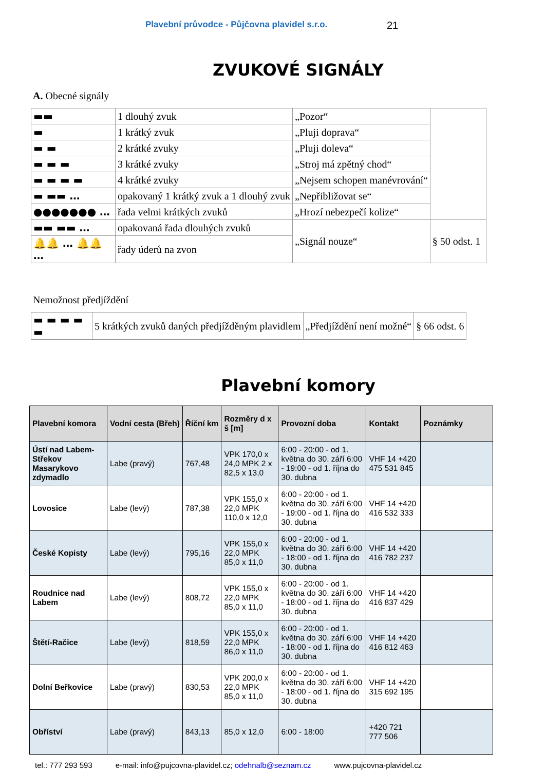Plavební průvodce - Půjčovna plavidel s.r.o. 21
ZVUKOVÉ SIGNÁLY
A. Obecné signály
| ▬▬ | 1 dlouhý zvuk | „Pozor“ | |
| ▬ | 1 krátký zvuk | „Pluji doprava“ | |
| ▬ ▬ | 2 krátké zvuky | „Pluji doleva“ | |
| ▬ ▬ ▬ | 3 krátké zvuky | „Stroj má zpětný chod“ | |
| ▬ ▬ ▬ ▬ | 4 krátké zvuky | „Nejsem schopen manévrování“ | |
| ▬ ▬▬ … | opakovaný 1 krátký zvuk a 1 dlouhý zvuk | „Nepřibližovat se“ | |
| ●●●●●●● … | řada velmi krátkých zvuků | „Hrozí nebezpečí kolize“ | |
| ▬▬ ▬▬ … | opakovaná řada dlouhých zvuků | „Signál nouze“ | § 50 odst. 1 |
| 🔔🔔 … 🔔🔔 … | řady úderů na zvon | | |
Nemožnost předjíždění
| ▬ ▬ ▬ ▬ ▬ | 5 krátkých zvuků daných předjížděným plavidlem | „Předjíždění není možné“ | § 66 odst. 6 |
Plavební komory
| Plavební komora | Vodní cesta (Břeh) | Říční km | Rozměry d x š [m] | Provozní doba | Kontakt | Poznámky |
| --- | --- | --- | --- | --- | --- | --- |
| Ústí nad Labem-Střekov Masarykovo zdymadlo | Labe (pravý) | 767,48 | VPK 170,0 x 24,0 MPK 2 x 82,5 x 13,0 | 6:00 - 20:00 - od 1. května do 30. září 6:00 - 19:00 - od 1. října do 30. dubna | VHF 14 +420 475 531 845 | |
| Lovosice | Labe (levý) | 787,38 | VPK 155,0 x 22,0 MPK 110,0 x 12,0 | 6:00 - 20:00 - od 1. května do 30. září 6:00 - 19:00 - od 1. října do 30. dubna | VHF 14 +420 416 532 333 | |
| České Kopisty | Labe (levý) | 795,16 | VPK 155,0 x 22,0 MPK 85,0 x 11,0 | 6:00 - 20:00 - od 1. května do 30. září 6:00 - 18:00 - od 1. října do 30. dubna | VHF 14 +420 416 782 237 | |
| Roudnice nad Labem | Labe (levý) | 808,72 | VPK 155,0 x 22,0 MPK 85,0 x 11,0 | 6:00 - 20:00 - od 1. května do 30. září 6:00 - 18:00 - od 1. října do 30. dubna | VHF 14 +420 416 837 429 | |
| Štětí-Račice | Labe (levý) | 818,59 | VPK 155,0 x 22,0 MPK 86,0 x 11,0 | 6:00 - 20:00 - od 1. května do 30. září 6:00 - 18:00 - od 1. října do 30. dubna | VHF 14 +420 416 812 463 | |
| Dolní Beřkovice | Labe (pravý) | 830,53 | VPK 200,0 x 22,0 MPK 85,0 x 11,0 | 6:00 - 20:00 - od 1. května do 30. září 6:00 - 18:00 - od 1. října do 30. dubna | VHF 14 +420 315 692 195 | |
| Obříství | Labe (pravý) | 843,13 | 85,0 x 12,0 | 6:00 - 18:00 | +420 721 777 506 | |
tel.: 777 293 593 e-mail: info@pujcovna-plavidel.cz; odehnalb@seznam.cz www.pujcovna-plavidel.cz